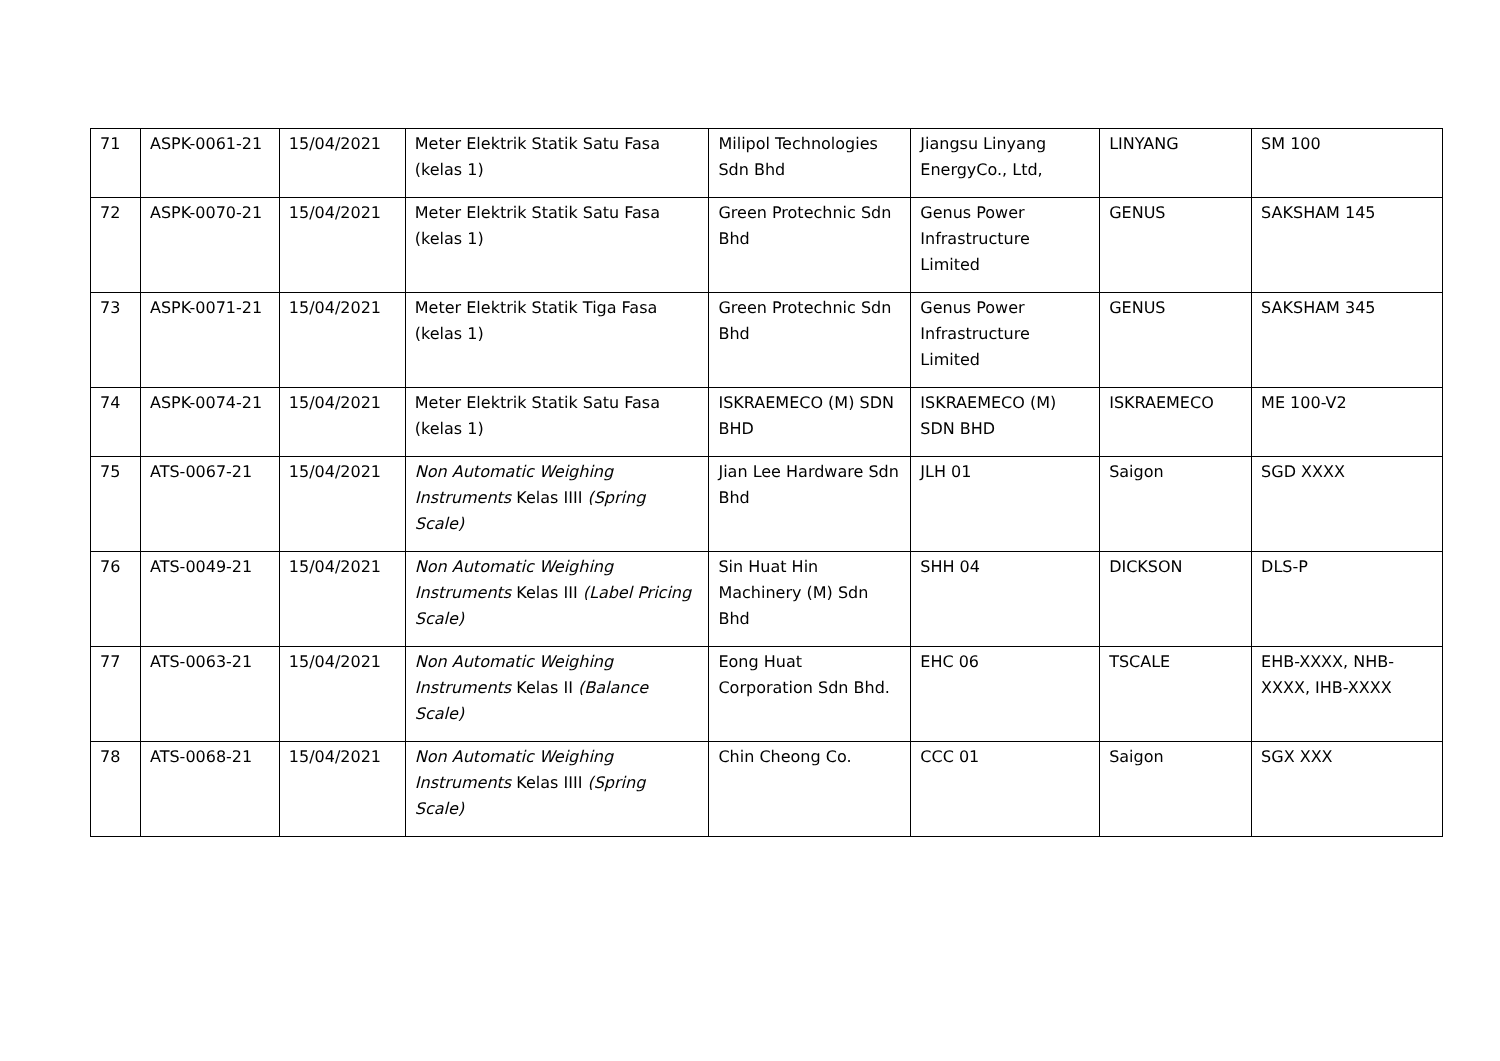| 71 | ASPK-0061-21 | 15/04/2021 | Meter Elektrik Statik Satu Fasa (kelas 1) | Milipol Technologies Sdn Bhd | Jiangsu Linyang EnergyCo., Ltd, | LINYANG | SM 100 |
| 72 | ASPK-0070-21 | 15/04/2021 | Meter Elektrik Statik Satu Fasa (kelas 1) | Green Protechnic Sdn Bhd | Genus Power Infrastructure Limited | GENUS | SAKSHAM 145 |
| 73 | ASPK-0071-21 | 15/04/2021 | Meter Elektrik Statik Tiga Fasa (kelas 1) | Green Protechnic Sdn Bhd | Genus Power Infrastructure Limited | GENUS | SAKSHAM 345 |
| 74 | ASPK-0074-21 | 15/04/2021 | Meter Elektrik Statik Satu Fasa (kelas 1) | ISKRAEMECO (M) SDN BHD | ISKRAEMECO (M) SDN BHD | ISKRAEMECO | ME 100-V2 |
| 75 | ATS-0067-21 | 15/04/2021 | Non Automatic Weighing Instruments Kelas IIII (Spring Scale) | Jian Lee Hardware Sdn Bhd | JLH 01 | Saigon | SGD XXXX |
| 76 | ATS-0049-21 | 15/04/2021 | Non Automatic Weighing Instruments Kelas III (Label Pricing Scale) | Sin Huat Hin Machinery (M) Sdn Bhd | SHH 04 | DICKSON | DLS-P |
| 77 | ATS-0063-21 | 15/04/2021 | Non Automatic Weighing Instruments Kelas II (Balance Scale) | Eong Huat Corporation Sdn Bhd. | EHC 06 | TSCALE | EHB-XXXX, NHB-XXXX, IHB-XXXX |
| 78 | ATS-0068-21 | 15/04/2021 | Non Automatic Weighing Instruments Kelas IIII (Spring Scale) | Chin Cheong Co. | CCC 01 | Saigon | SGX XXX |